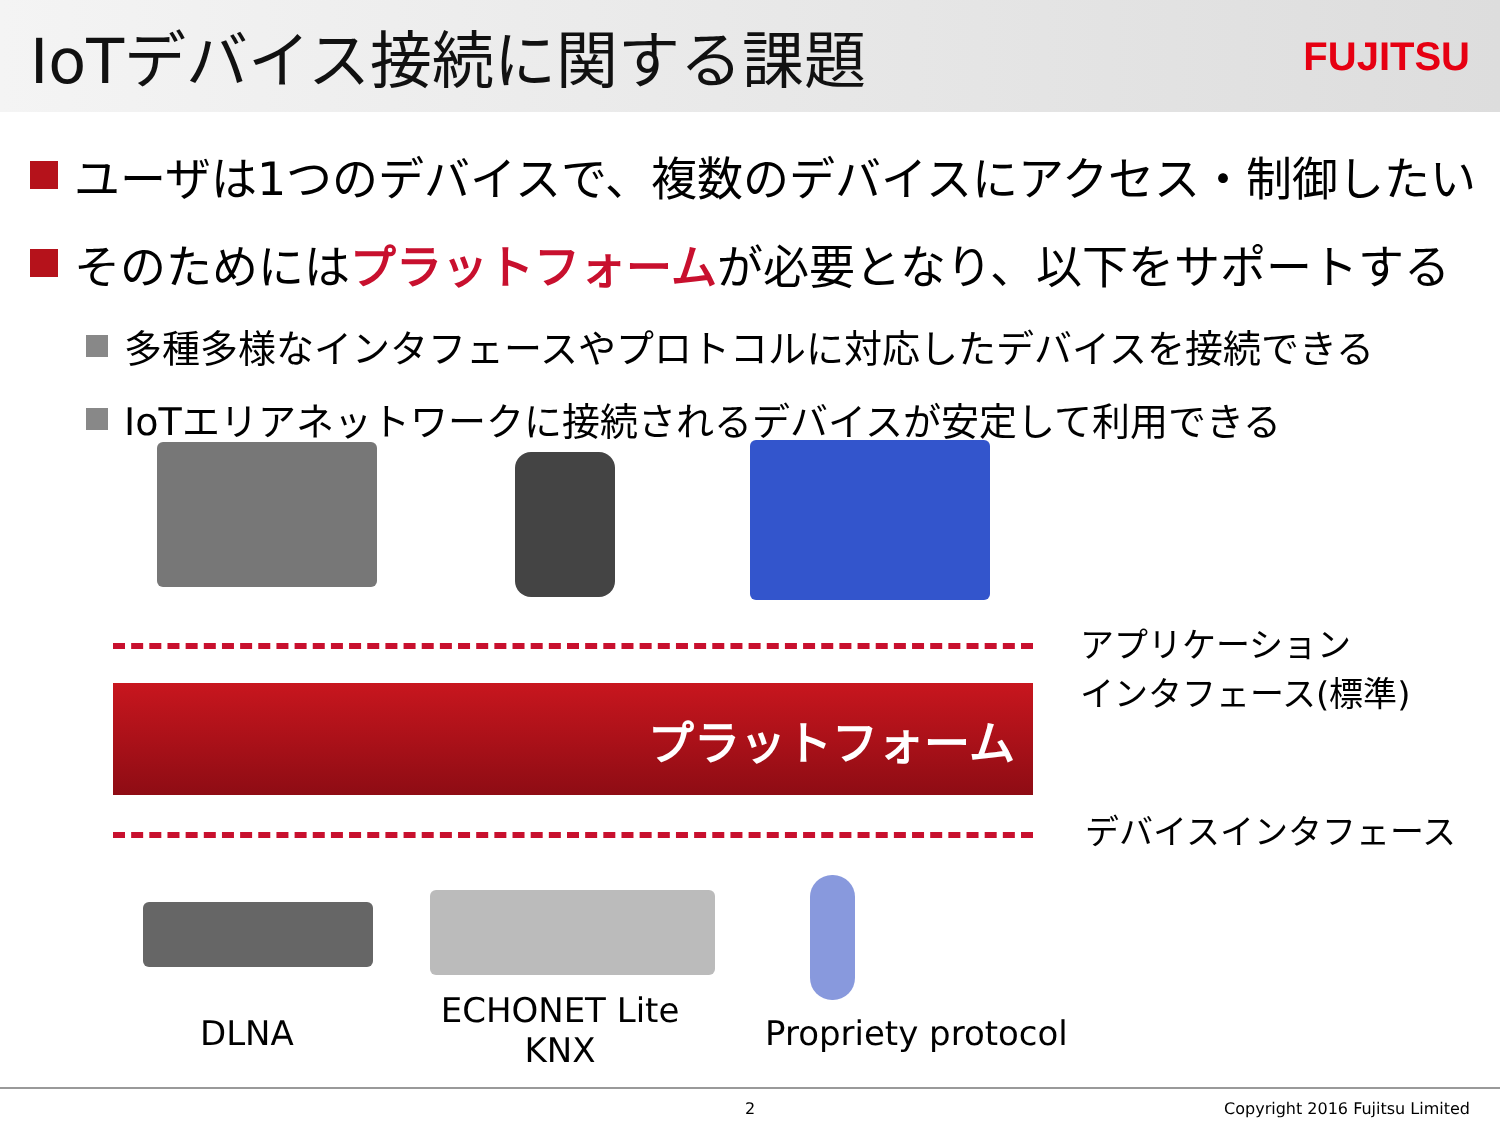IoTデバイス接続に関する課題
FUJITSU
ユーザは1つのデバイスで、複数のデバイスにアクセス・制御したい
そのためには プラットフォーム が必要となり、以下をサポートする
多種多様なインタフェースやプロトコルに対応したデバイスを接続できる
IoTエリアネットワークに接続されるデバイスが安定して利用できる
プラットフォーム
アプリケーション
インタフェース(標準)
デバイスインタフェース
DLNA
ECHONET Lite
KNX
Propriety protocol
2 Copyright 2016 Fujitsu Limited